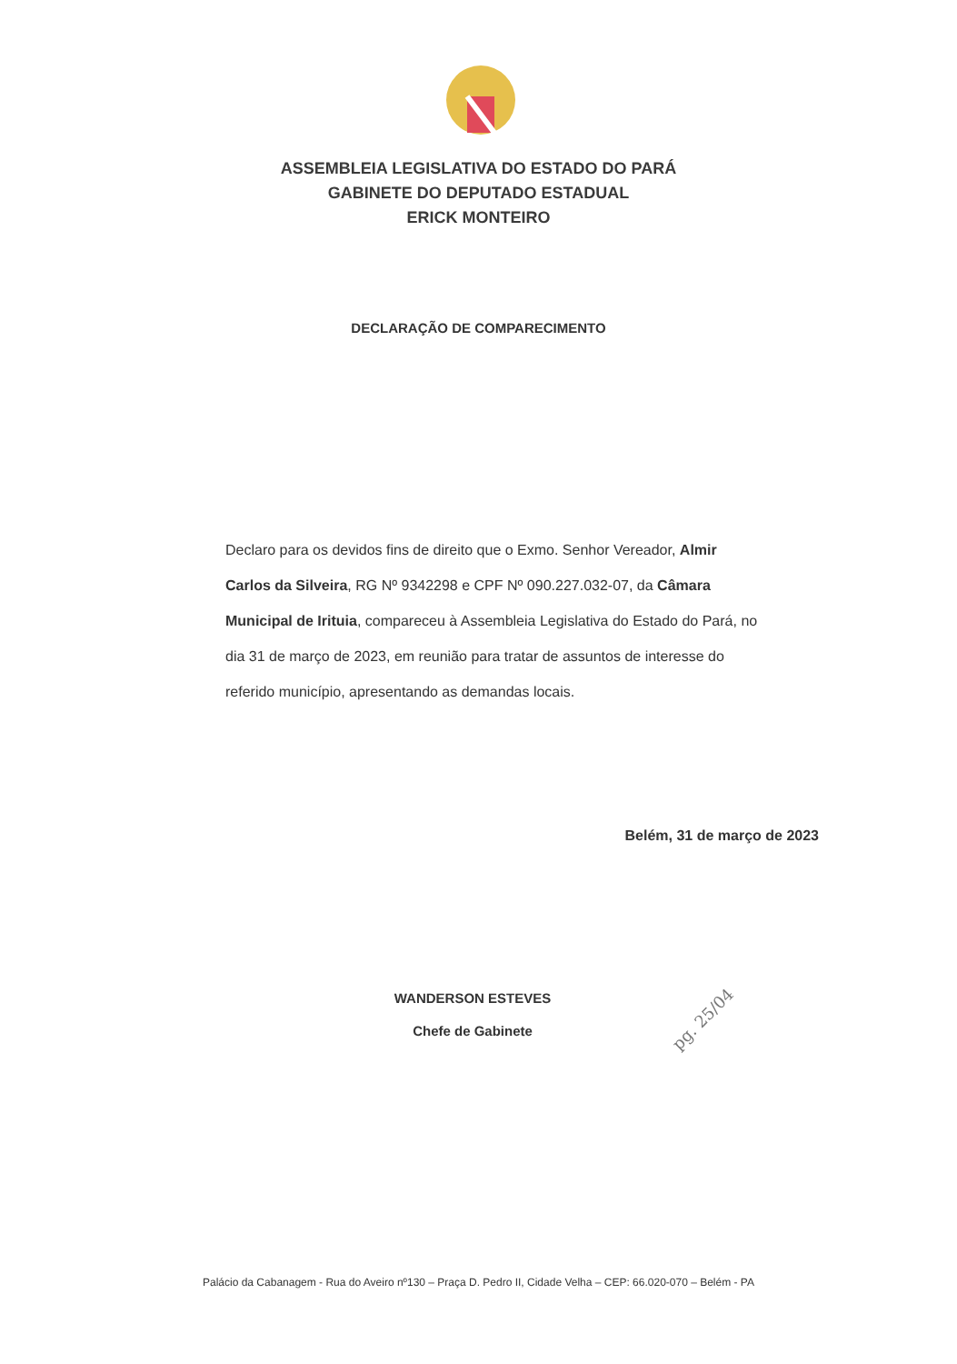ASSEMBLEIA LEGISLATIVA DO ESTADO DO PARÁ
GABINETE DO DEPUTADO ESTADUAL
ERICK MONTEIRO
DECLARAÇÃO DE COMPARECIMENTO
Declaro para os devidos fins de direito que o Exmo. Senhor Vereador, Almir Carlos da Silveira, RG Nº 9342298 e CPF Nº 090.227.032-07, da Câmara Municipal de Irituia, compareceu à Assembleia Legislativa do Estado do Pará, no dia 31 de março de 2023, em reunião para tratar de assuntos de interesse do referido município, apresentando as demandas locais.
Belém, 31 de março de 2023
WANDERSON ESTEVES
Chefe de Gabinete
pg. 25/04
Palácio da Cabanagem - Rua do Aveiro nº130 – Praça D. Pedro II, Cidade Velha – CEP: 66.020-070 – Belém - PA